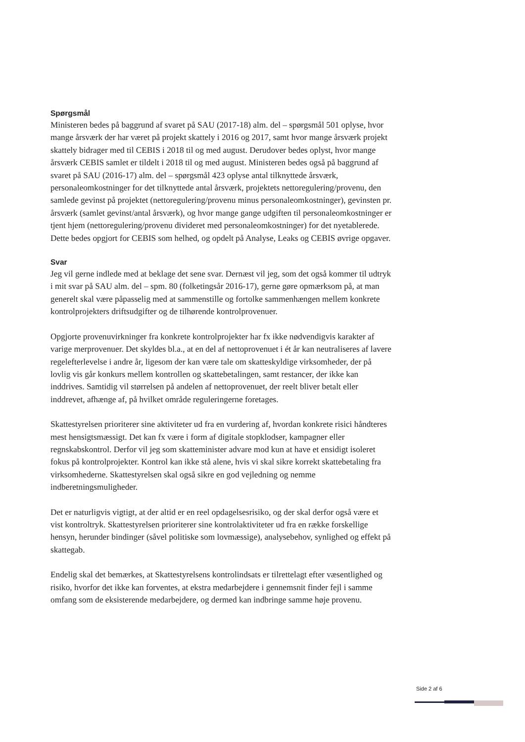Spørgsmål
Ministeren bedes på baggrund af svaret på SAU (2017-18) alm. del – spørgsmål 501 oplyse, hvor mange årsværk der har været på projekt skattely i 2016 og 2017, samt hvor mange årsværk projekt skattely bidrager med til CEBIS i 2018 til og med august. Derudover bedes oplyst, hvor mange årsværk CEBIS samlet er tildelt i 2018 til og med august. Ministeren bedes også på baggrund af svaret på SAU (2016-17) alm. del – spørgsmål 423 oplyse antal tilknyttede årsværk, personaleomkostninger for det tilknyttede antal årsværk, projektets nettoregulering/provenu, den samlede gevinst på projektet (nettoregulering/provenu minus personaleomkostninger), gevinsten pr. årsværk (samlet gevinst/antal årsværk), og hvor mange gange udgiften til personaleomkostninger er tjent hjem (nettoregulering/provenu divideret med personaleomkostninger) for det nyetablerede. Dette bedes opgjort for CEBIS som helhed, og opdelt på Analyse, Leaks og CEBIS øvrige opgaver.
Svar
Jeg vil gerne indlede med at beklage det sene svar. Dernæst vil jeg, som det også kommer til udtryk i mit svar på SAU alm. del – spm. 80 (folketingsår 2016-17), gerne gøre opmærksom på, at man generelt skal være påpasselig med at sammenstille og fortolke sammenhængen mellem konkrete kontrolprojekters driftsudgifter og de tilhørende kontrolprovenuer.
Opgjorte provenuvirkninger fra konkrete kontrolprojekter har fx ikke nødvendigvis karakter af varige merprovenuer. Det skyldes bl.a., at en del af nettoprovenuet i ét år kan neutraliseres af lavere regelefterlevelse i andre år, ligesom der kan være tale om skatteskyldige virksomheder, der på lovlig vis går konkurs mellem kontrollen og skattebetalingen, samt restancer, der ikke kan inddrives. Samtidig vil størrelsen på andelen af nettoprovenuet, der reelt bliver betalt eller inddrevet, afhænge af, på hvilket område reguleringerne foretages.
Skattestyrelsen prioriterer sine aktiviteter ud fra en vurdering af, hvordan konkrete risici håndteres mest hensigtsmæssigt. Det kan fx være i form af digitale stopklodser, kampagner eller regnskabskontrol. Derfor vil jeg som skatteminister advare mod kun at have et ensidigt isoleret fokus på kontrolprojekter. Kontrol kan ikke stå alene, hvis vi skal sikre korrekt skattebetaling fra virksomhederne. Skattestyrelsen skal også sikre en god vejledning og nemme indberetningsmuligheder.
Det er naturligvis vigtigt, at der altid er en reel opdagelsesrisiko, og der skal derfor også være et vist kontroltryk. Skattestyrelsen prioriterer sine kontrolaktiviteter ud fra en række forskellige hensyn, herunder bindinger (såvel politiske som lovmæssige), analysebehov, synlighed og effekt på skattegab.
Endelig skal det bemærkes, at Skattestyrelsens kontrolindsats er tilrettelagt efter væsentlighed og risiko, hvorfor det ikke kan forventes, at ekstra medarbejdere i gennemsnit finder fejl i samme omfang som de eksisterende medarbejdere, og dermed kan indbringe samme høje provenu.
Side 2 af 6